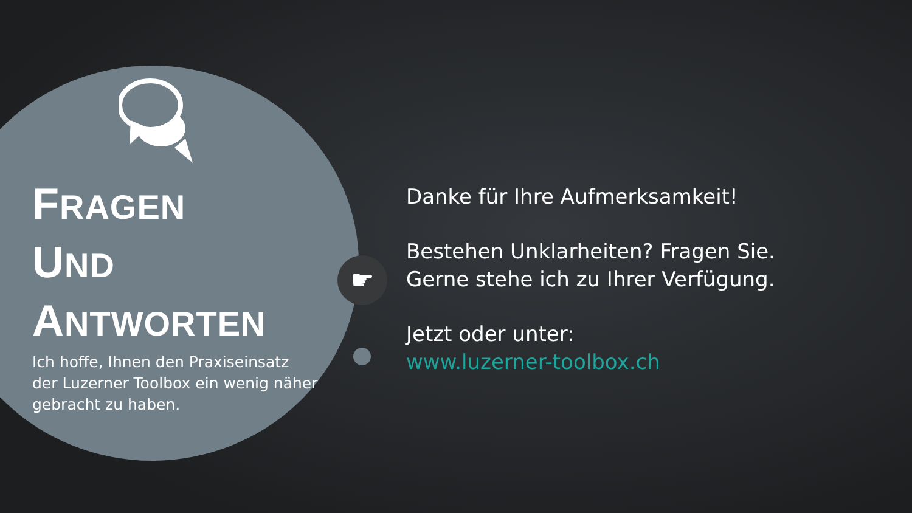FRAGEN
UND
ANTWORTEN
Ich hoffe, Ihnen den Praxiseinsatz der Luzerner Toolbox ein wenig näher gebracht zu haben.
☛
Danke für Ihre Aufmerksamkeit!
Bestehen Unklarheiten? Fragen Sie.
Gerne stehe ich zu Ihrer Verfügung.
Jetzt oder unter:
www.luzerner-toolbox.ch